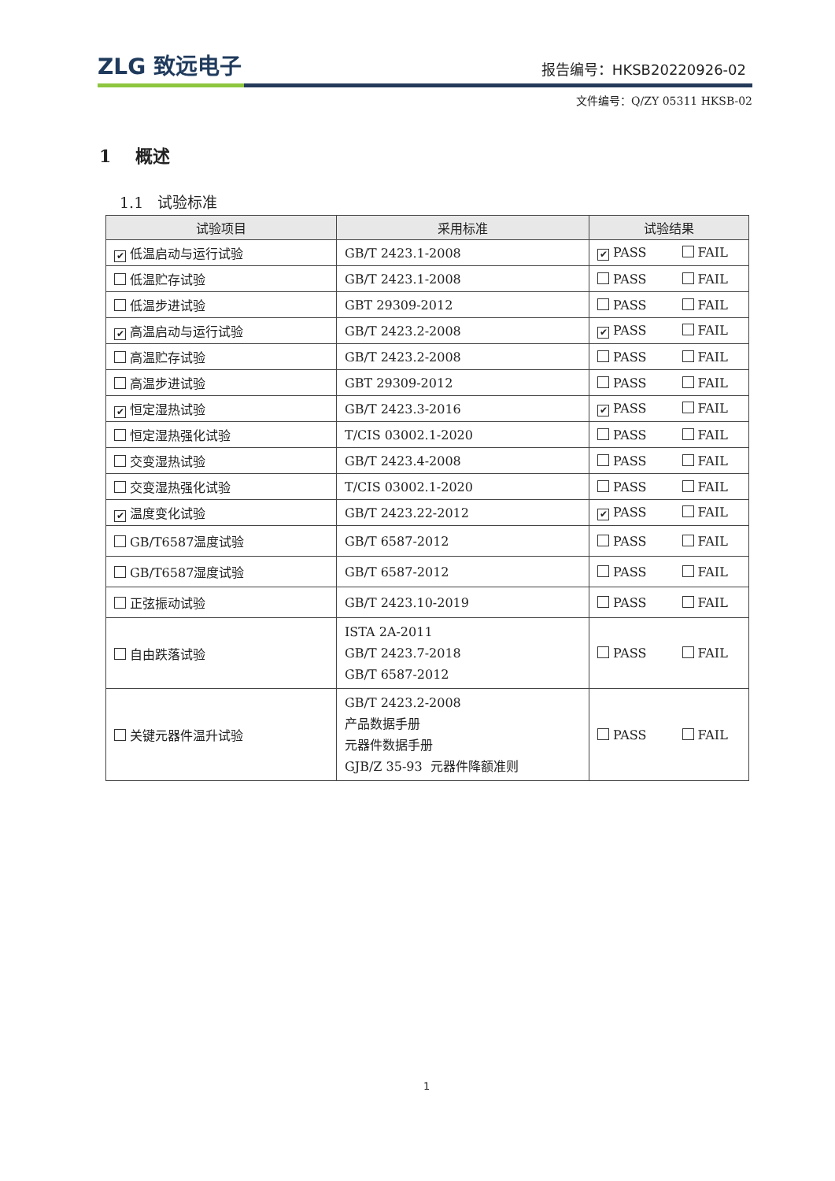ZLG 致远电子
报告编号：HKSB20220926-02
文件编号：Q/ZY 05311 HKSB-02
1 概述
1.1 试验标准
| 试验项目 | 采用标准 | 试验结果 |
| --- | --- | --- |
| ✔ 低温启动与运行试验 | GB/T 2423.1-2008 | ✔ PASS FAIL |
| 低温贮存试验 | GB/T 2423.1-2008 | PASS FAIL |
| 低温步进试验 | GBT 29309-2012 | PASS FAIL |
| ✔ 高温启动与运行试验 | GB/T 2423.2-2008 | ✔ PASS FAIL |
| 高温贮存试验 | GB/T 2423.2-2008 | PASS FAIL |
| 高温步进试验 | GBT 29309-2012 | PASS FAIL |
| ✔ 恒定湿热试验 | GB/T 2423.3-2016 | ✔ PASS FAIL |
| 恒定湿热强化试验 | T/CIS 03002.1-2020 | PASS FAIL |
| 交变湿热试验 | GB/T 2423.4-2008 | PASS FAIL |
| 交变湿热强化试验 | T/CIS 03002.1-2020 | PASS FAIL |
| ✔ 温度变化试验 | GB/T 2423.22-2012 | ✔ PASS FAIL |
| GB/T6587温度试验 | GB/T 6587-2012 | PASS FAIL |
| GB/T6587湿度试验 | GB/T 6587-2012 | PASS FAIL |
| 正弦振动试验 | GB/T 2423.10-2019 | PASS FAIL |
| 自由跌落试验 | ISTA 2A-2011 GB/T 2423.7-2018 GB/T 6587-2012 | PASS FAIL |
| 关键元器件温升试验 | GB/T 2423.2-2008 产品数据手册 元器件数据手册 GJB/Z 35-93 元器件降额准则 | PASS FAIL |
1